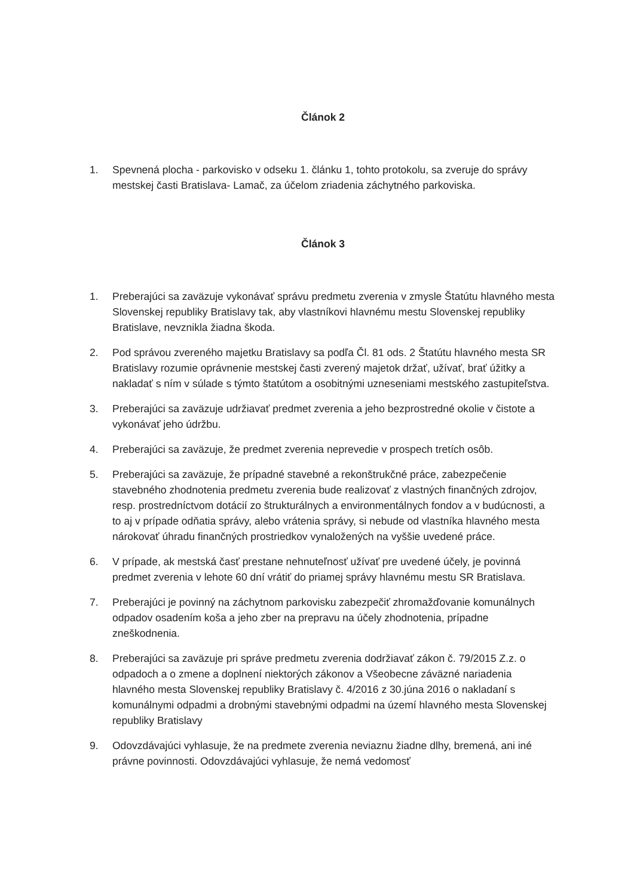Článok 2
1. Spevnená plocha - parkovisko v odseku 1. článku 1, tohto protokolu, sa zveruje do správy mestskej časti Bratislava- Lamač, za účelom zriadenia záchytného parkoviska.
Článok 3
1. Preberajúci sa zaväzuje vykonávať správu predmetu zverenia v zmysle Štatútu hlavného mesta Slovenskej republiky Bratislavy tak, aby vlastníkovi hlavnému mestu Slovenskej republiky Bratislave, nevznikla žiadna škoda.
2. Pod správou zvereného majetku Bratislavy sa podľa Čl. 81 ods. 2 Štatútu hlavného mesta SR Bratislavy rozumie oprávnenie mestskej časti zverený majetok držať, užívať, brať úžitky a nakladať s ním v súlade s týmto štatútom a osobitnými uzneseniami mestského zastupiteľstva.
3. Preberajúci sa zaväzuje udržiavať predmet zverenia a jeho bezprostredné okolie v čistote a vykonávať jeho údržbu.
4. Preberajúci sa zaväzuje, že predmet zverenia neprevedie v prospech tretích osôb.
5. Preberajúci sa zaväzuje, že prípadné stavebné a rekonštrukčné práce, zabezpečenie stavebného zhodnotenia predmetu zverenia bude realizovať z vlastných finančných zdrojov, resp. prostredníctvom dotácií zo štrukturálnych a environmentálnych fondov a v budúcnosti, a to aj v prípade odňatia správy, alebo vrátenia správy, si nebude od vlastníka hlavného mesta nárokovať úhradu finančných prostriedkov vynaložených na vyššie uvedené práce.
6. V prípade, ak mestská časť prestane nehnuteľnosť užívať pre uvedené účely, je povinná predmet zverenia v lehote 60 dní vrátiť do priamej správy hlavnému mestu SR Bratislava.
7. Preberajúci je povinný na záchytnom parkovisku zabezpečiť zhromažďovanie komunálnych odpadov osadením koša a jeho zber na prepravu na účely zhodnotenia, prípadne zneškodnenia.
8. Preberajúci sa zaväzuje pri správe predmetu zverenia dodržiavať zákon č. 79/2015 Z.z. o odpadoch a o zmene a doplnení niektorých zákonov a Všeobecne záväzné nariadenia hlavného mesta Slovenskej republiky Bratislavy č. 4/2016 z 30.júna 2016 o nakladaní s komunálnymi odpadmi a drobnými stavebnými odpadmi na území hlavného mesta Slovenskej republiky Bratislavy
9. Odovzdávajúci vyhlasuje, že na predmete zverenia neviaznu žiadne dlhy, bremená, ani iné právne povinnosti. Odovzdávajúci vyhlasuje, že nemá vedomosť